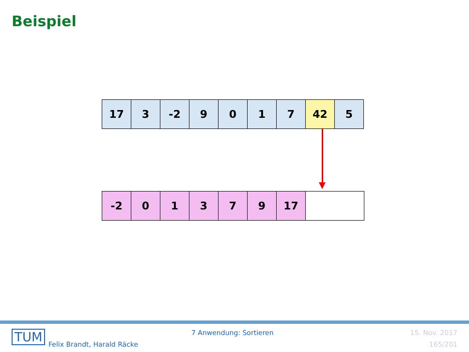Beispiel
17 3 -2 9 0 1 7 42 5
-2 0 1 3 7 9 17
TUM
Felix Brandt, Harald Räcke
7 Anwendung: Sortieren 15. Nov. 2017
165/201